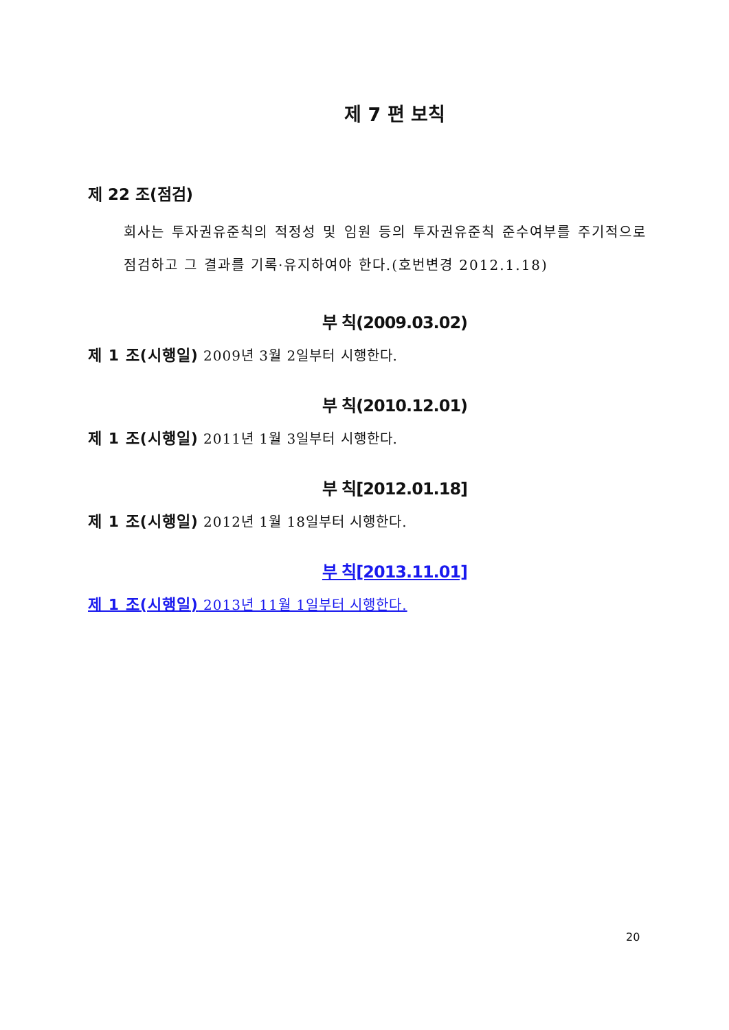제 7 편 보칙
제 22 조(점검)
회사는 투자권유준칙의 적정성 및 임원 등의 투자권유준칙 준수여부를 주기적으로 점검하고 그 결과를 기록·유지하여야 한다.(호번변경 2012.1.18)
부 칙(2009.03.02)
제 1 조(시행일) 2009년 3월 2일부터 시행한다.
부 칙(2010.12.01)
제 1 조(시행일) 2011년 1월 3일부터 시행한다.
부 칙[2012.01.18]
제 1 조(시행일) 2012년 1월 18일부터 시행한다.
부 칙[2013.11.01]
제 1 조(시행일) 2013년 11월 1일부터 시행한다.
20